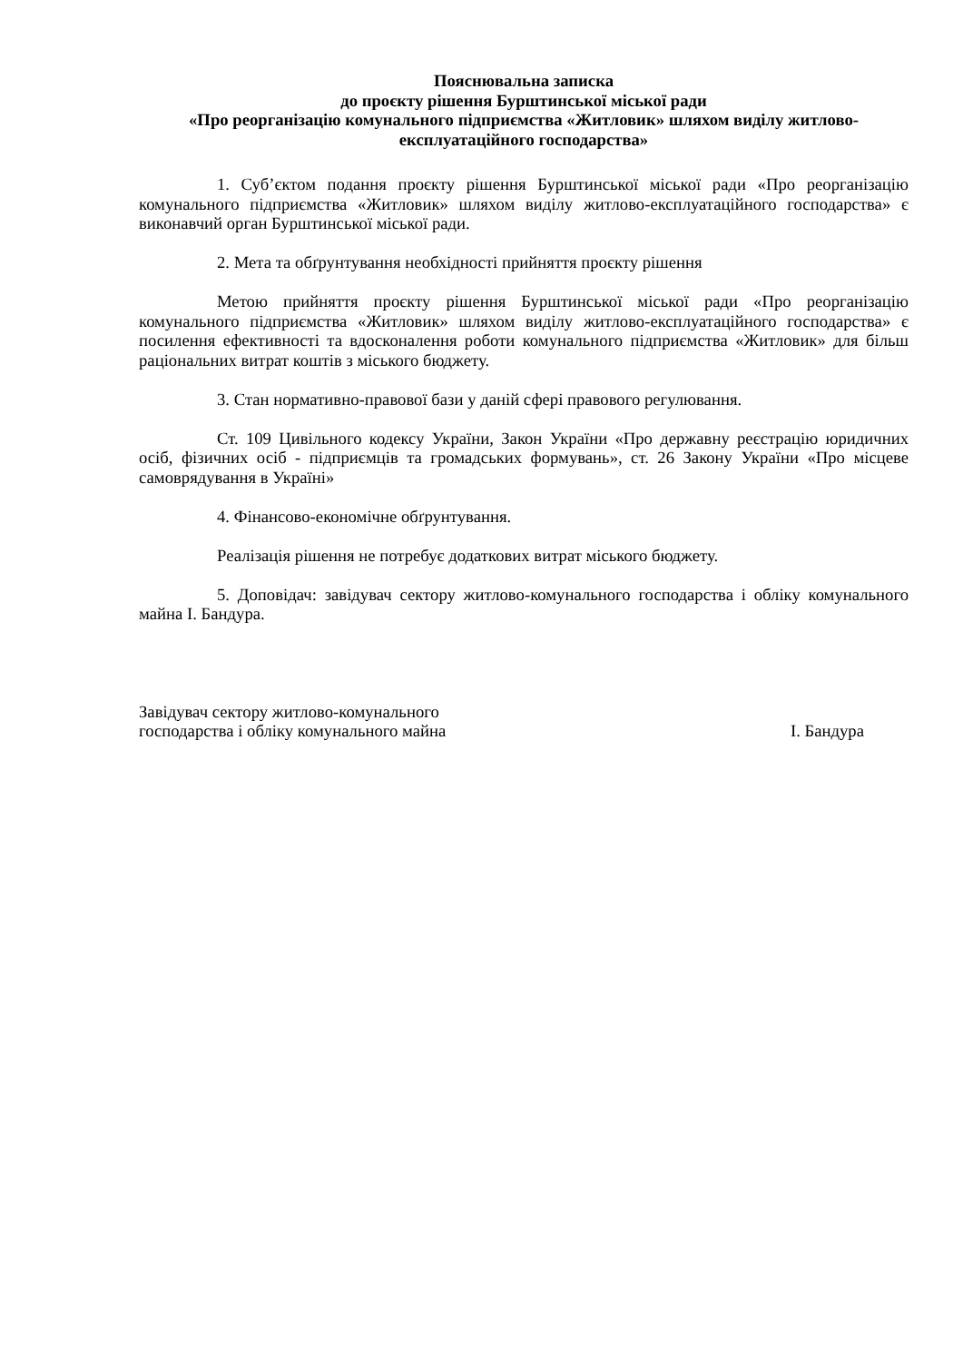Пояснювальна записка
до проєкту рішення Бурштинської міської ради
«Про реорганізацію комунального підприємства «Житловик» шляхом виділу житлово-експлуатаційного господарства»
1. Суб’єктом подання проєкту рішення Бурштинської міської ради «Про реорганізацію комунального підприємства «Житловик» шляхом виділу житлово-експлуатаційного господарства» є виконавчий орган Бурштинської міської ради.
2. Мета та обґрунтування необхідності прийняття проєкту рішення
Метою прийняття проєкту рішення Бурштинської міської ради «Про реорганізацію комунального підприємства «Житловик» шляхом виділу житлово-експлуатаційного господарства» є посилення ефективності та вдосконалення роботи комунального підприємства «Житловик» для більш раціональних витрат коштів з міського бюджету.
3. Стан нормативно-правової бази у даній сфері правового регулювання.
Ст. 109 Цивільного кодексу України, Закон України «Про державну реєстрацію юридичних осіб, фізичних осіб - підприємців та громадських формувань», ст. 26 Закону України «Про місцеве самоврядування в Україні»
4. Фінансово-економічне обґрунтування.
Реалізація рішення не потребує додаткових витрат міського бюджету.
5. Доповідач: завідувач сектору житлово-комунального господарства і обліку комунального майна І. Бандура.
Завідувач сектору житлово-комунального
господарства і обліку комунального майна
І. Бандура